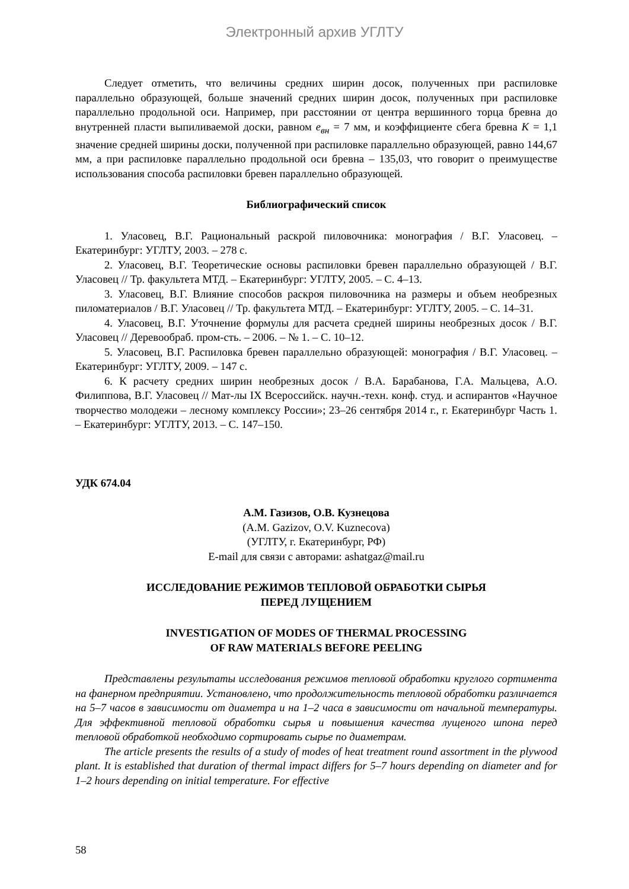Электронный архив УГЛТУ
Следует отметить, что величины средних ширин досок, полученных при распиловке параллельно образующей, больше значений средних ширин досок, полученных при распиловке параллельно продольной оси. Например, при расстоянии от центра вершинного торца бревна до внутренней пласти выпиливаемой доски, равном е<sub>вн</sub> = 7 мм, и коэффициенте сбега бревна К = 1,1 значение средней ширины доски, полученной при распиловке параллельно образующей, равно 144,67 мм, а при распиловке параллельно продольной оси бревна – 135,03, что говорит о преимуществе использования способа распиловки бревен параллельно образующей.
Библиографический список
1. Уласовец, В.Г. Рациональный раскрой пиловочника: монография / В.Г. Уласовец. – Екатеринбург: УГЛТУ, 2003. – 278 с.
2. Уласовец, В.Г. Теоретические основы распиловки бревен параллельно образующей / В.Г. Уласовец // Тр. факультета МТД. – Екатеринбург: УГЛТУ, 2005. – С. 4–13.
3. Уласовец, В.Г. Влияние способов раскроя пиловочника на размеры и объем необрезных пиломатериалов / В.Г. Уласовец // Тр. факультета МТД. – Екатеринбург: УГЛТУ, 2005. – С. 14–31.
4. Уласовец, В.Г. Уточнение формулы для расчета средней ширины необрезных досок / В.Г. Уласовец // Деревообраб. пром-сть. – 2006. – № 1. – С. 10–12.
5. Уласовец, В.Г. Распиловка бревен параллельно образующей: монография / В.Г. Уласовец. – Екатеринбург: УГЛТУ, 2009. – 147 с.
6. К расчету средних ширин необрезных досок / В.А. Барабанова, Г.А. Мальцева, А.О. Филиппова, В.Г. Уласовец // Мат-лы IX Всероссийск. научн.-техн. конф. студ. и аспирантов «Научное творчество молодежи – лесному комплексу России»; 23–26 сентября 2014 г., г. Екатеринбург Часть 1. – Екатеринбург: УГЛТУ, 2013. – С. 147–150.
УДК 674.04
А.М. Газизов, О.В. Кузнецова
(A.M. Gazizov, O.V. Kuznecova)
(УГЛТУ, г. Екатеринбург, РФ)
E-mail для связи с авторами: ashatgaz@mail.ru
ИССЛЕДОВАНИЕ РЕЖИМОВ ТЕПЛОВОЙ ОБРАБОТКИ СЫРЬЯ
ПЕРЕД ЛУЩЕНИЕМ
INVESTIGATION OF MODES OF THERMAL PROCESSING
OF RAW MATERIALS BEFORE PEELING
Представлены результаты исследования режимов тепловой обработки круглого сортимента на фанерном предприятии. Установлено, что продолжительность тепловой обработки различается на 5–7 часов в зависимости от диаметра и на 1–2 часа в зависимости от начальной температуры. Для эффективной тепловой обработки сырья и повышения качества лущеного шпона перед тепловой обработкой необходимо сортировать сырье по диаметрам.
The article presents the results of a study of modes of heat treatment round assortment in the plywood plant. It is established that duration of thermal impact differs for 5–7 hours depending on diameter and for 1–2 hours depending on initial temperature. For effective
58